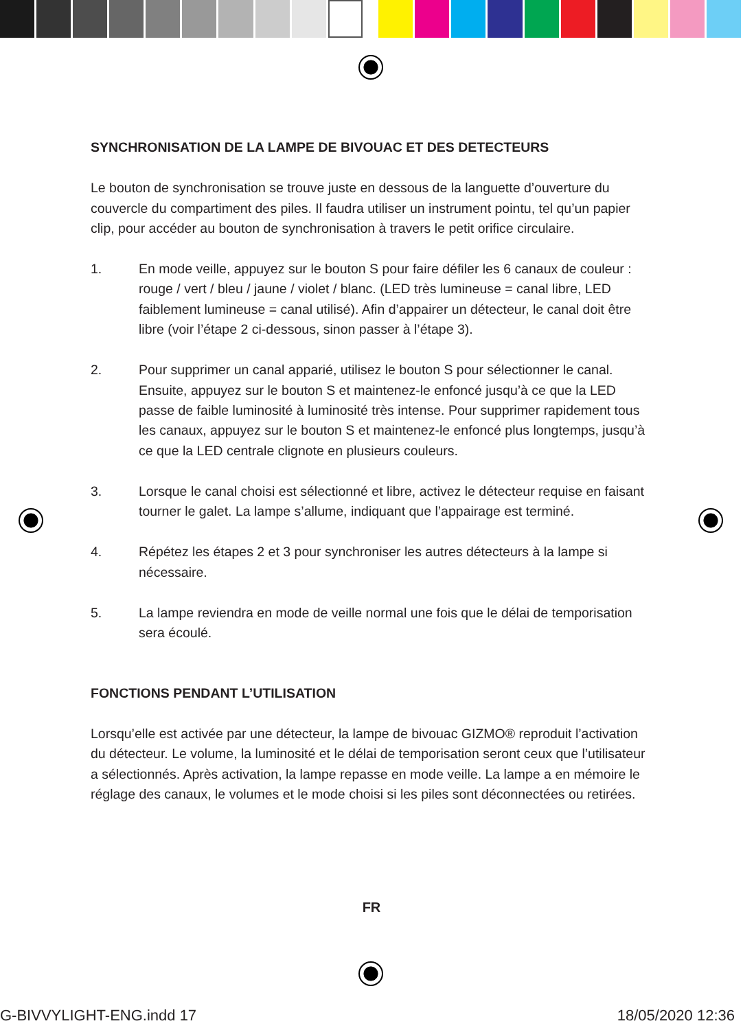SYNCHRONISATION DE LA LAMPE DE BIVOUAC ET DES DETECTEURS
Le bouton de synchronisation se trouve juste en dessous de la languette d’ouverture du couvercle du compartiment des piles. Il faudra utiliser un instrument pointu, tel qu’un papier clip, pour accéder au bouton de synchronisation à travers le petit orifice circulaire.
1. En mode veille, appuyez sur le bouton S pour faire défiler les 6 canaux de couleur : rouge / vert / bleu / jaune / violet / blanc. (LED très lumineuse = canal libre, LED faiblement lumineuse = canal utilisé). Afin d’appairer un détecteur, le canal doit être libre (voir l’étape 2 ci-dessous, sinon passer à l’étape 3).
2. Pour supprimer un canal apparié, utilisez le bouton S pour sélectionner le canal. Ensuite, appuyez sur le bouton S et maintenez-le enfoncé jusqu’à ce que la LED passe de faible luminosité à luminosité très intense. Pour supprimer rapidement tous les canaux, appuyez sur le bouton S et maintenez-le enfoncé plus longtemps, jusqu’à ce que la LED centrale clignote en plusieurs couleurs.
3. Lorsque le canal choisi est sélectionné et libre, activez le détecteur requise en faisant tourner le galet. La lampe s’allume, indiquant que l’appairage est terminé.
4. Répétez les étapes 2 et 3 pour synchroniser les autres détecteurs à la lampe si nécessaire.
5. La lampe reviendra en mode de veille normal une fois que le délai de temporisation sera écoulé.
FONCTIONS PENDANT L’UTILISATION
Lorsqu’elle est activée par une détecteur, la lampe de bivouac GIZMO® reproduit l’activation du détecteur. Le volume, la luminosité et le délai de temporisation seront ceux que l’utilisateur a sélectionnés. Après activation, la lampe repasse en mode veille. La lampe a en mémoire le réglage des canaux, le volumes et le mode choisi si les piles sont déconnectées ou retirées.
FR
G-BIVVYLIGHT-ENG.indd 17 18/05/2020 12:36